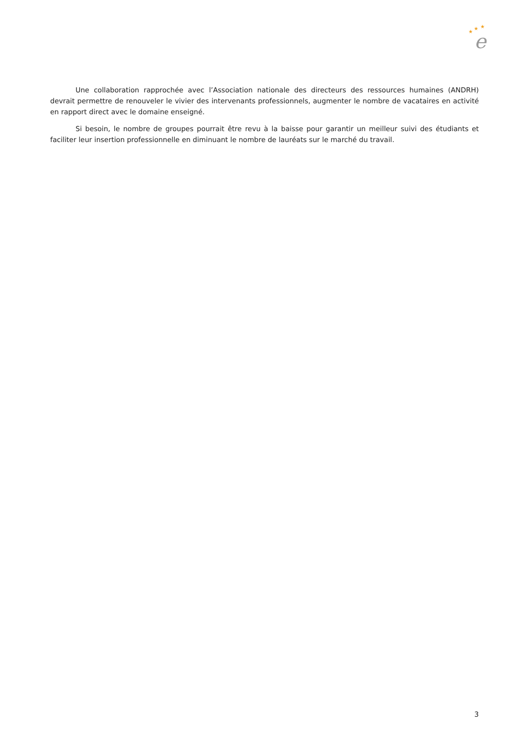★
★
★
e
Une collaboration rapprochée avec l’Association nationale des directeurs des ressources humaines (ANDRH) devrait permettre de renouveler le vivier des intervenants professionnels, augmenter le nombre de vacataires en activité en rapport direct avec le domaine enseigné.
Si besoin, le nombre de groupes pourrait être revu à la baisse pour garantir un meilleur suivi des étudiants et faciliter leur insertion professionnelle en diminuant le nombre de lauréats sur le marché du travail.
3